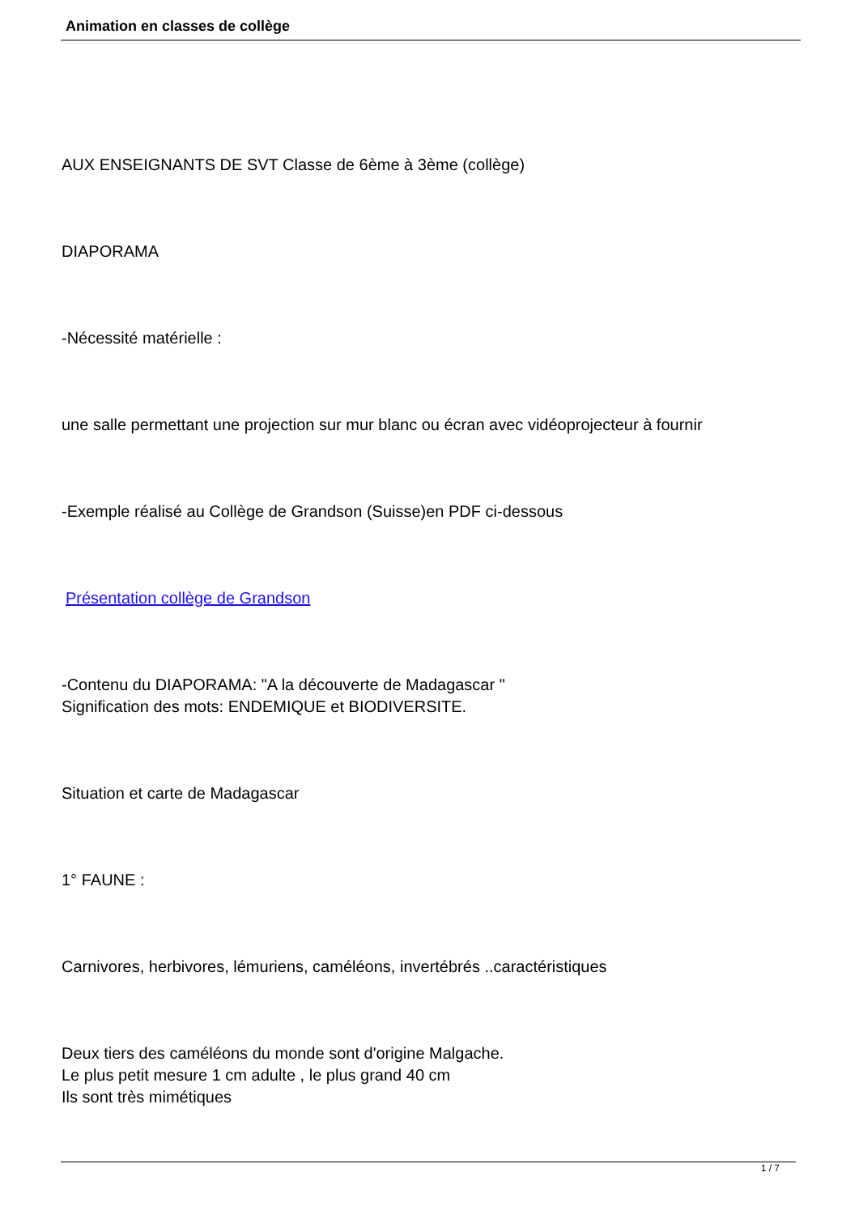Animation en classes de collège
AUX ENSEIGNANTS DE SVT Classe de 6ème à 3ème (collège)
DIAPORAMA
-Nécessité matérielle :
une salle permettant une projection sur mur blanc ou écran avec vidéoprojecteur à fournir
-Exemple réalisé au Collège de Grandson (Suisse)en PDF ci-dessous
Présentation collège de Grandson
-Contenu du DIAPORAMA: "A la découverte de Madagascar "
Signification des mots: ENDEMIQUE et BIODIVERSITE.
Situation et carte de Madagascar
1° FAUNE :
Carnivores, herbivores, lémuriens, caméléons, invertébrés ..caractéristiques
Deux tiers des caméléons du monde sont d'origine Malgache.
Le plus petit mesure 1 cm adulte , le plus grand 40 cm
Ils sont très mimétiques
1 / 7